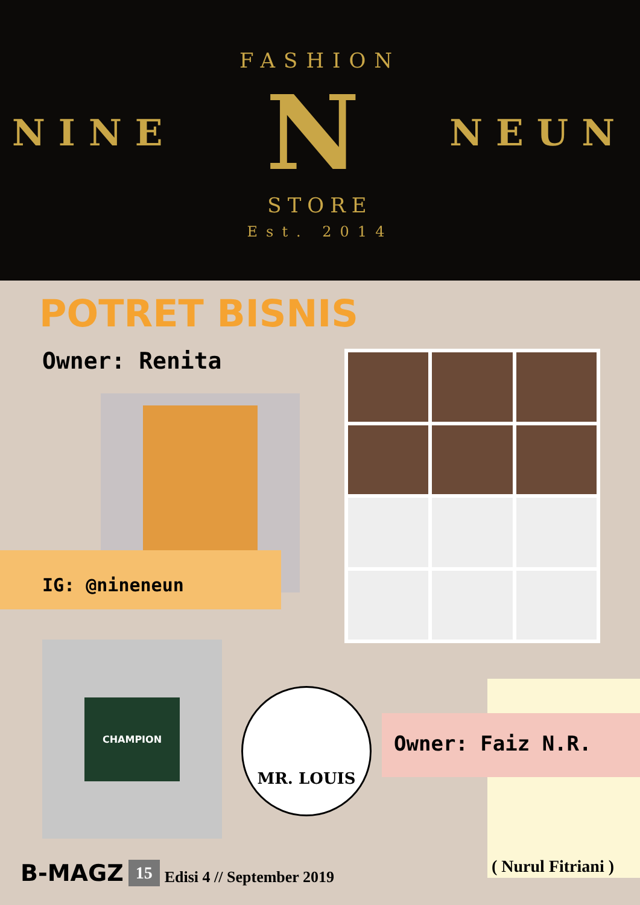FASHION
NINE N NEUN
STORE
Est. 2014
POTRET BISNIS
Owner: Renita
IG: @nineneun
CHAMPION
MR. LOUIS
Owner: Faiz N.R.
( Nurul Fitriani )
B-MAGZ 15 Edisi 4 // September 2019